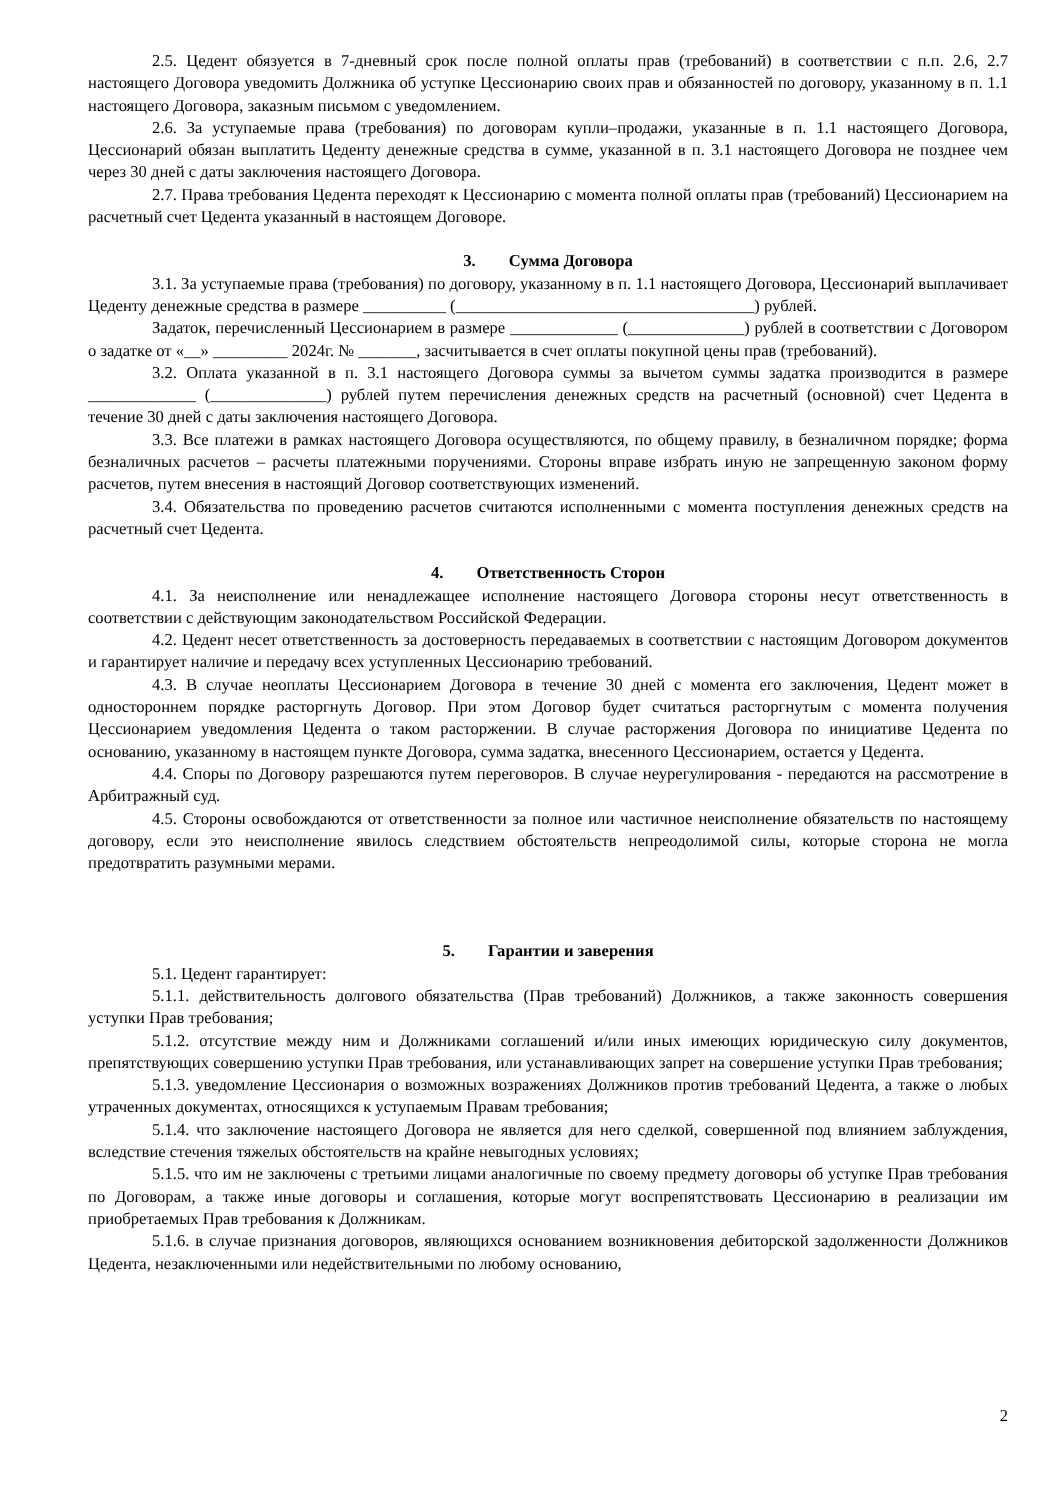2.5. Цедент обязуется в 7-дневный срок после полной оплаты прав (требований) в соответствии с п.п. 2.6, 2.7 настоящего Договора уведомить Должника об уступке Цессионарию своих прав и обязанностей по договору, указанному в п. 1.1 настоящего Договора, заказным письмом с уведомлением.
2.6. За уступаемые права (требования) по договорам купли–продажи, указанные в п. 1.1 настоящего Договора, Цессионарий обязан выплатить Цеденту денежные средства в сумме, указанной в п. 3.1 настоящего Договора не позднее чем через 30 дней с даты заключения настоящего Договора.
2.7. Права требования Цедента переходят к Цессионарию с момента полной оплаты прав (требований) Цессионарием на расчетный счет Цедента указанный в настоящем Договоре.
3. Сумма Договора
3.1. За уступаемые права (требования) по договору, указанному в п. 1.1 настоящего Договора, Цессионарий выплачивает Цеденту денежные средства в размере __________ (____________________________________) рублей.
Задаток, перечисленный Цессионарием в размере _____________ (______________) рублей в соответствии с Договором о задатке от «__» _________ 2024г. № _______, засчитывается в счет оплаты покупной цены прав (требований).
3.2. Оплата указанной в п. 3.1 настоящего Договора суммы за вычетом суммы задатка производится в размере _____________ (______________) рублей путем перечисления денежных средств на расчетный (основной) счет Цедента в течение 30 дней с даты заключения настоящего Договора.
3.3. Все платежи в рамках настоящего Договора осуществляются, по общему правилу, в безналичном порядке; форма безналичных расчетов – расчеты платежными поручениями. Стороны вправе избрать иную не запрещенную законом форму расчетов, путем внесения в настоящий Договор соответствующих изменений.
3.4. Обязательства по проведению расчетов считаются исполненными с момента поступления денежных средств на расчетный счет Цедента.
4. Ответственность Сторон
4.1. За неисполнение или ненадлежащее исполнение настоящего Договора стороны несут ответственность в соответствии с действующим законодательством Российской Федерации.
4.2. Цедент несет ответственность за достоверность передаваемых в соответствии с настоящим Договором документов и гарантирует наличие и передачу всех уступленных Цессионарию требований.
4.3. В случае неоплаты Цессионарием Договора в течение 30 дней с момента его заключения, Цедент может в одностороннем порядке расторгнуть Договор. При этом Договор будет считаться расторгнутым с момента получения Цессионарием уведомления Цедента о таком расторжении. В случае расторжения Договора по инициативе Цедента по основанию, указанному в настоящем пункте Договора, сумма задатка, внесенного Цессионарием, остается у Цедента.
4.4. Споры по Договору разрешаются путем переговоров. В случае неурегулирования - передаются на рассмотрение в Арбитражный суд.
4.5. Стороны освобождаются от ответственности за полное или частичное неисполнение обязательств по настоящему договору, если это неисполнение явилось следствием обстоятельств непреодолимой силы, которые сторона не могла предотвратить разумными мерами.
5. Гарантии и заверения
5.1. Цедент гарантирует:
5.1.1. действительность долгового обязательства (Прав требований) Должников, а также законность совершения уступки Прав требования;
5.1.2. отсутствие между ним и Должниками соглашений и/или иных имеющих юридическую силу документов, препятствующих совершению уступки Прав требования, или устанавливающих запрет на совершение уступки Прав требования;
5.1.3. уведомление Цессионария о возможных возражениях Должников против требований Цедента, а также о любых утраченных документах, относящихся к уступаемым Правам требования;
5.1.4. что заключение настоящего Договора не является для него сделкой, совершенной под влиянием заблуждения, вследствие стечения тяжелых обстоятельств на крайне невыгодных условиях;
5.1.5. что им не заключены с третьими лицами аналогичные по своему предмету договоры об уступке Прав требования по Договорам, а также иные договоры и соглашения, которые могут воспрепятствовать Цессионарию в реализации им приобретаемых Прав требования к Должникам.
5.1.6. в случае признания договоров, являющихся основанием возникновения дебиторской задолженности Должников Цедента, незаключенными или недействительными по любому основанию,
2